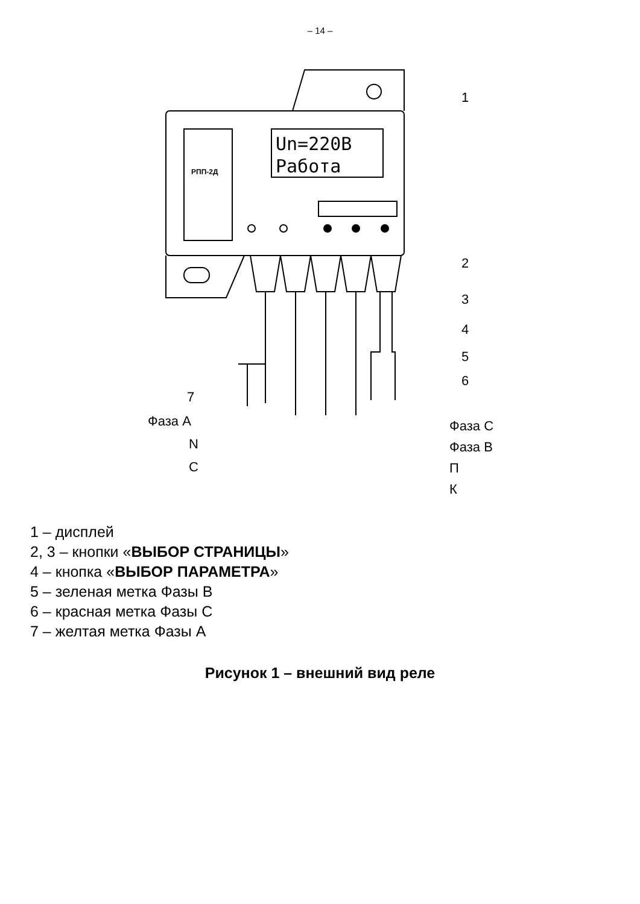– 14 –
Un=220B
Работа
РПП-2Д
1
2
3
4
5
6
7
Фаза А
N
С
Фаза С
Фаза В
П
К
1 – дисплей
2, 3 – кнопки «ВЫБОР СТРАНИЦЫ»
4 – кнопка «ВЫБОР ПАРАМЕТРА»
5 – зеленая метка Фазы В
6 – красная метка Фазы С
7 – желтая метка Фазы А
Рисунок 1 – внешний вид реле